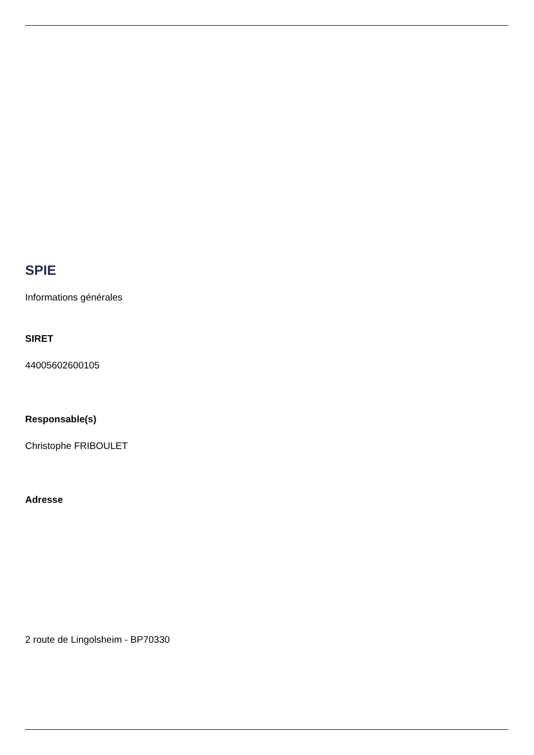SPIE
Informations générales
SIRET
44005602600105
Responsable(s)
Christophe FRIBOULET
Adresse
2 route de Lingolsheim - BP70330